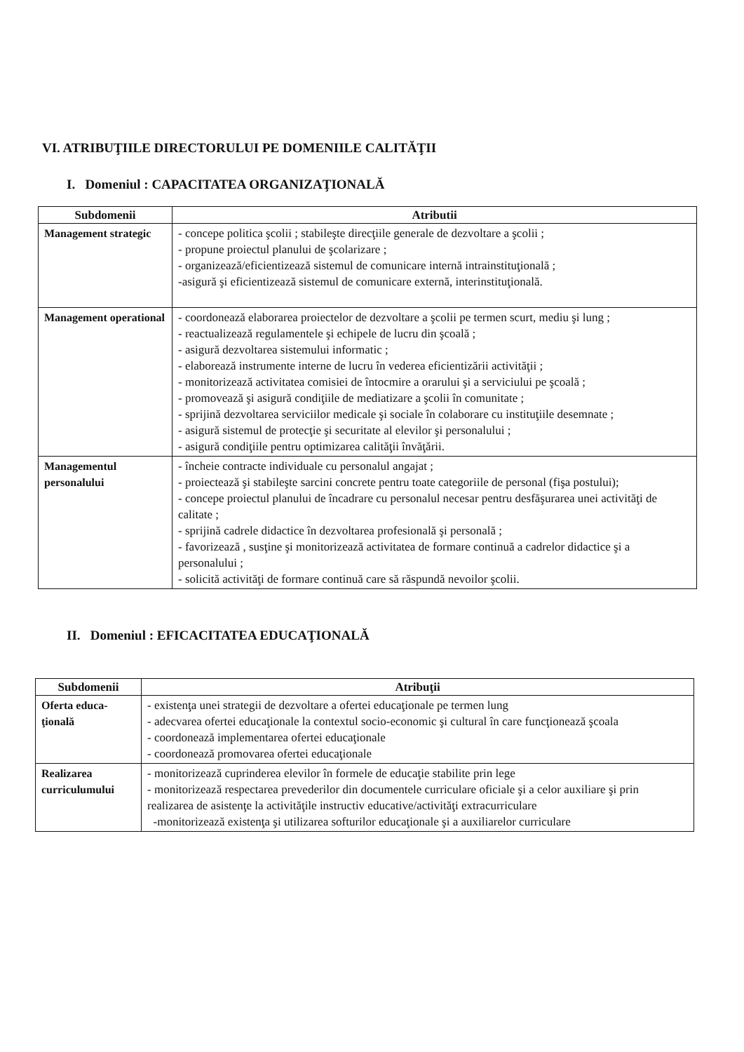VI. ATRIBUŢIILE DIRECTORULUI PE DOMENIILE CALITĂŢII
I. Domeniul : CAPACITATEA ORGANIZAŢIONALĂ
| Subdomenii | Atributii |
| --- | --- |
| Management strategic | - concepe politica şcolii ; stabileşte direcţiile generale de dezvoltare a şcolii ; - propune proiectul planului de şcolarizare ; - organizează/eficientizează sistemul de comunicare internă intrainstituţională ; -asigură şi eficientizează sistemul de comunicare externă, interinstituţională. |
| Management operational | - coordonează elaborarea proiectelor de dezvoltare a şcolii pe termen scurt, mediu şi lung ; - reactualizează regulamentele şi echipele de lucru din şcoală ; - asigură dezvoltarea sistemului informatic ; - elaborează instrumente interne de lucru în vederea eficientizării activităţii ; - monitorizează activitatea comisiei de întocmire a orarului şi a serviciului pe şcoală ; - promovează şi asigură condiţiile de mediatizare a şcolii în comunitate ; - sprijină dezvoltarea serviciilor medicale şi sociale în colaborare cu instituţiile desemnate ; - asigură sistemul de protecţie şi securitate al elevilor şi personalului ; - asigură condiţiile pentru optimizarea calităţii învăţării. |
| Managementul personalului | - încheie contracte individuale cu personalul angajat ; - proiectează şi stabileşte sarcini concrete pentru toate categoriile de personal (fişa postului); - concepe proiectul planului de încadrare cu personalul necesar pentru desfăşurarea unei activităţi de calitate ; - sprijină cadrele didactice în dezvoltarea profesională şi personală ; - favorizează , susţine şi monitorizează activitatea de formare continuă a cadrelor didactice şi a personalului ; - solicită activităţi de formare continuă care să răspundă nevoilor şcolii. |
II. Domeniul : EFICACITATEA EDUCAŢIONALĂ
| Subdomenii | Atribuţii |
| --- | --- |
| Oferta educa-ţională | - existenţa unei strategii de dezvoltare a ofertei educaţionale pe termen lung - adecvarea ofertei educaţionale la contextul socio-economic şi cultural în care funcţionează şcoala - coordonează implementarea ofertei educaţionale - coordonează promovarea ofertei educaţionale |
| Realizarea curriculumului | - monitorizează cuprinderea elevilor în formele de educaţie stabilite prin lege - monitorizează respectarea prevederilor din documentele curriculare oficiale şi a celor auxiliare şi prin realizarea de asistenţe la activităţile instructiv educative/activităţi extracurriculare -monitorizează existenţa şi utilizarea softurilor educaţionale şi a auxiliarelor curriculare |